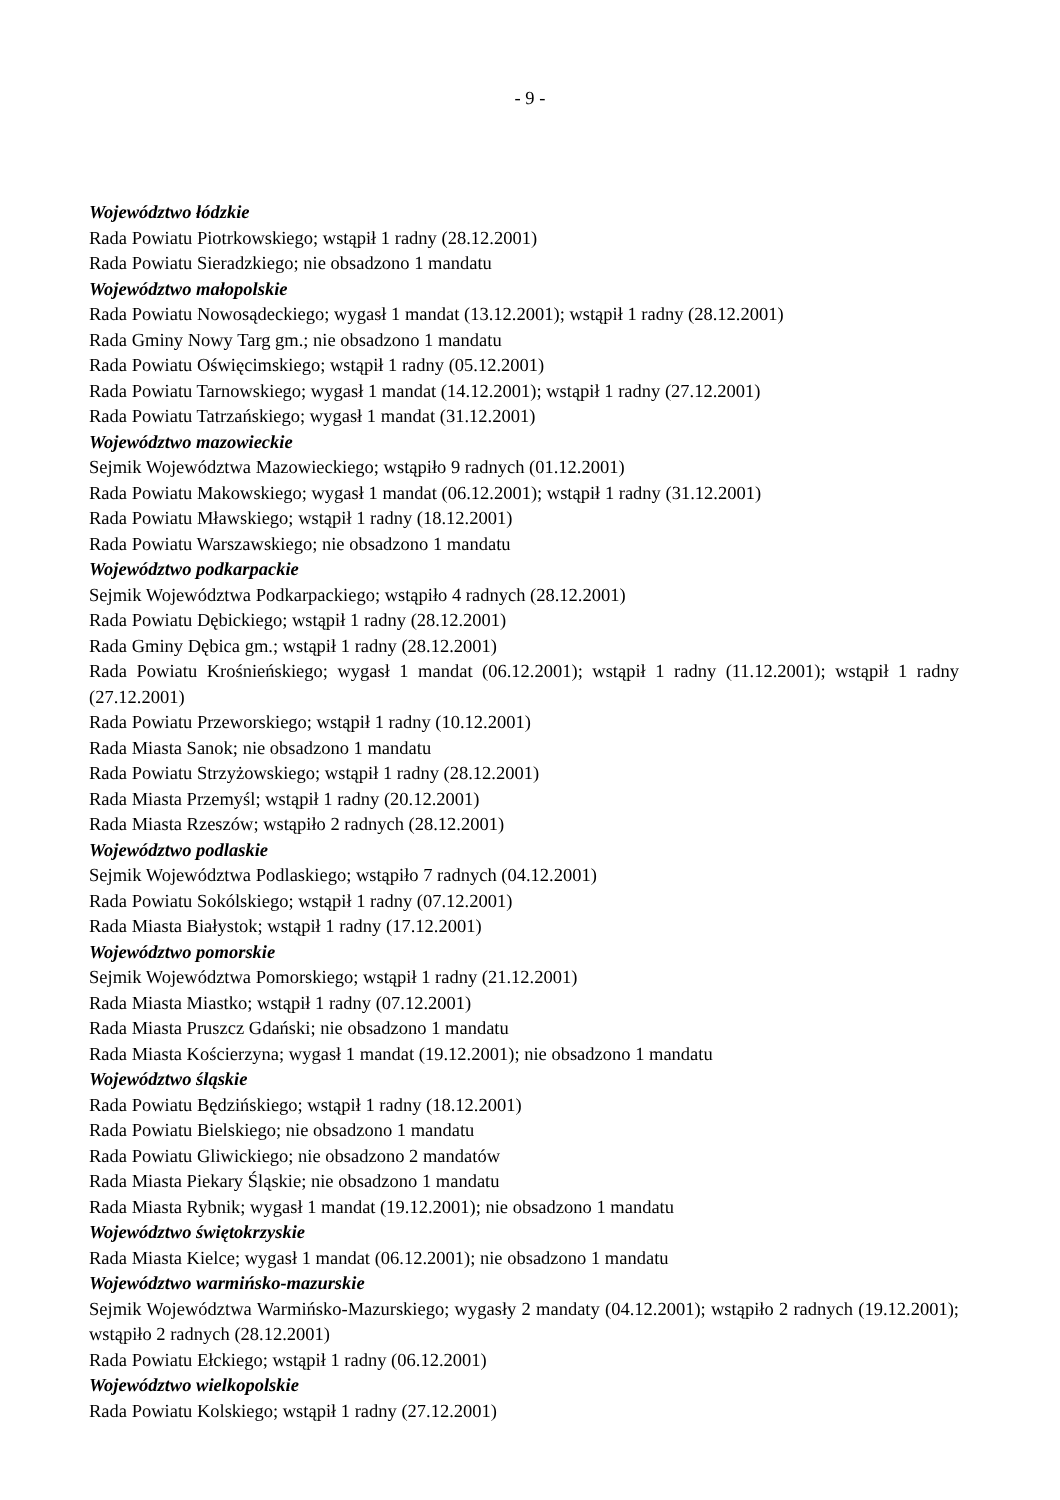- 9 -
Województwo łódzkie
Rada Powiatu Piotrkowskiego; wstąpił 1 radny (28.12.2001)
Rada Powiatu Sieradzkiego; nie obsadzono 1 mandatu
Województwo małopolskie
Rada Powiatu Nowosądeckiego; wygasł 1 mandat (13.12.2001); wstąpił 1 radny (28.12.2001)
Rada Gminy Nowy Targ gm.; nie obsadzono 1 mandatu
Rada Powiatu Oświęcimskiego; wstąpił 1 radny (05.12.2001)
Rada Powiatu Tarnowskiego; wygasł 1 mandat (14.12.2001); wstąpił 1 radny (27.12.2001)
Rada Powiatu Tatrzańskiego; wygasł 1 mandat (31.12.2001)
Województwo mazowieckie
Sejmik Województwa Mazowieckiego; wstąpiło 9 radnych (01.12.2001)
Rada Powiatu Makowskiego; wygasł 1 mandat (06.12.2001); wstąpił 1 radny (31.12.2001)
Rada Powiatu Mławskiego; wstąpił 1 radny (18.12.2001)
Rada Powiatu Warszawskiego; nie obsadzono 1 mandatu
Województwo podkarpackie
Sejmik Województwa Podkarpackiego; wstąpiło 4 radnych (28.12.2001)
Rada Powiatu Dębickiego; wstąpił 1 radny (28.12.2001)
Rada Gminy Dębica gm.; wstąpił 1 radny (28.12.2001)
Rada Powiatu Krośnieńskiego; wygasł 1 mandat (06.12.2001); wstąpił 1 radny (11.12.2001); wstąpił 1 radny (27.12.2001)
Rada Powiatu Przeworskiego; wstąpił 1 radny (10.12.2001)
Rada Miasta Sanok; nie obsadzono 1 mandatu
Rada Powiatu Strzyżowskiego; wstąpił 1 radny (28.12.2001)
Rada Miasta Przemyśl; wstąpił 1 radny (20.12.2001)
Rada Miasta Rzeszów; wstąpiło 2 radnych (28.12.2001)
Województwo podlaskie
Sejmik Województwa Podlaskiego; wstąpiło 7 radnych (04.12.2001)
Rada Powiatu Sokólskiego; wstąpił 1 radny (07.12.2001)
Rada Miasta Białystok; wstąpił 1 radny (17.12.2001)
Województwo pomorskie
Sejmik Województwa Pomorskiego; wstąpił 1 radny (21.12.2001)
Rada Miasta Miastko; wstąpił 1 radny (07.12.2001)
Rada Miasta Pruszcz Gdański; nie obsadzono 1 mandatu
Rada Miasta Kościerzyna; wygasł 1 mandat (19.12.2001); nie obsadzono 1 mandatu
Województwo śląskie
Rada Powiatu Będzińskiego; wstąpił 1 radny (18.12.2001)
Rada Powiatu Bielskiego; nie obsadzono 1 mandatu
Rada Powiatu Gliwickiego; nie obsadzono 2 mandatów
Rada Miasta Piekary Śląskie; nie obsadzono 1 mandatu
Rada Miasta Rybnik; wygasł 1 mandat (19.12.2001); nie obsadzono 1 mandatu
Województwo świętokrzyskie
Rada Miasta Kielce; wygasł 1 mandat (06.12.2001); nie obsadzono 1 mandatu
Województwo warmińsko-mazurskie
Sejmik Województwa Warmińsko-Mazurskiego; wygasły 2 mandaty (04.12.2001); wstąpiło 2 radnych (19.12.2001); wstąpiło 2 radnych (28.12.2001)
Rada Powiatu Ełckiego; wstąpił 1 radny (06.12.2001)
Województwo wielkopolskie
Rada Powiatu Kolskiego; wstąpił 1 radny (27.12.2001)